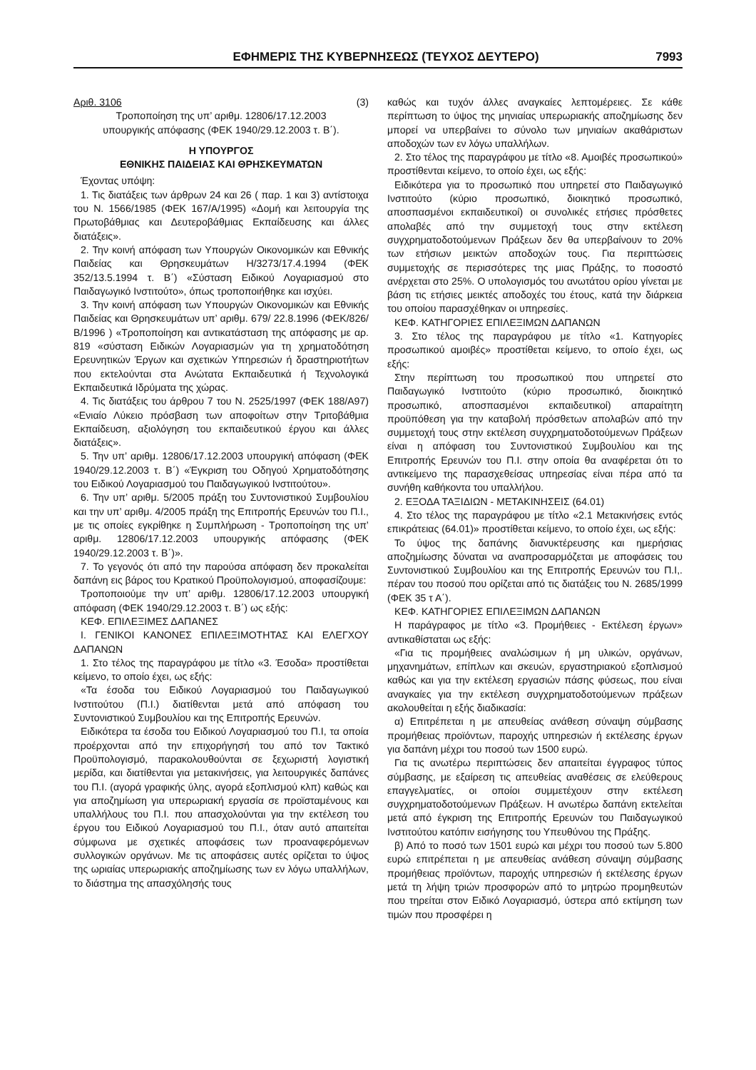ΕΦΗΜΕΡΙΣ ΤΗΣ ΚΥΒΕΡΝΗΣΕΩΣ (ΤΕΥΧΟΣ ΔΕΥΤΕΡΟ) 7993
Αριθ. 3106 (3)
Τροποποίηση της υπ’ αριθμ. 12806/17.12.2003
υπουργικής απόφασης (ΦΕΚ 1940/29.12.2003 τ. Β΄).
Η ΥΠΟΥΡΓΟΣ
ΕΘΝΙΚΗΣ ΠΑΙΔΕΙΑΣ ΚΑΙ ΘΡΗΣΚΕΥΜΑΤΩΝ
Έχοντας υπόψη:
1. Τις διατάξεις των άρθρων 24 και 26 ( παρ. 1 και 3) αντίστοιχα του Ν. 1566/1985 (ΦΕΚ 167/Α/1995) «Δομή και λειτουργία της Πρωτοβάθμιας και Δευτεροβάθμιας Εκπαίδευσης και άλλες διατάξεις».
2. Την κοινή απόφαση των Υπουργών Οικονομικών και Εθνικής Παιδείας και Θρησκευμάτων Η/3273/17.4.1994 (ΦΕΚ 352/13.5.1994 τ. Β΄) «Σύσταση Ειδικού Λογαριασμού στο Παιδαγωγικό Ινστιτούτο», όπως τροποποιήθηκε και ισχύει.
3. Την κοινή απόφαση των Υπουργών Οικονομικών και Εθνικής Παιδείας και Θρησκευμάτων υπ’ αριθμ. 679/ 22.8.1996 (ΦΕΚ/826/Β/1996 ) «Τροποποίηση και αντικατάσταση της απόφασης με αρ. 819 «σύσταση Ειδικών Λογαριασμών για τη χρηματοδότηση Ερευνητικών Έργων και σχετικών Υπηρεσιών ή δραστηριοτήτων που εκτελούνται στα Ανώτατα Εκπαιδευτικά ή Τεχνολογικά Εκπαιδευτικά Ιδρύματα της χώρας.
4. Τις διατάξεις του άρθρου 7 του Ν. 2525/1997 (ΦΕΚ 188/Α97) «Ενιαίο Λύκειο πρόσβαση των αποφοίτων στην Τριτοβάθμια Εκπαίδευση, αξιολόγηση του εκπαιδευτικού έργου και άλλες διατάξεις».
5. Την υπ’ αριθμ. 12806/17.12.2003 υπουργική απόφαση (ΦΕΚ 1940/29.12.2003 τ. Β΄) «Έγκριση του Οδηγού Χρηματοδότησης του Ειδικού Λογαριασμού του Παιδαγωγικού Ινστιτούτου».
6. Την υπ’ αριθμ. 5/2005 πράξη του Συντονιστικού Συμβουλίου και την υπ’ αριθμ. 4/2005 πράξη της Επιτροπής Ερευνών του Π.Ι., με τις οποίες εγκρίθηκε η Συμπλήρωση - Τροποποίηση της υπ’ αριθμ. 12806/17.12.2003 υπουργικής απόφασης (ΦΕΚ 1940/29.12.2003 τ. Β΄)».
7. Το γεγονός ότι από την παρούσα απόφαση δεν προκαλείται δαπάνη εις βάρος του Κρατικού Προϋπολογισμού, αποφασίζουμε:
Τροποποιούμε την υπ’ αριθμ. 12806/17.12.2003 υπουργική απόφαση (ΦΕΚ 1940/29.12.2003 τ. Β΄) ως εξής:
ΚΕΦ. ΕΠΙΛΕΞΙΜΕΣ ΔΑΠΑΝΕΣ
Ι. ΓΕΝΙΚΟΙ ΚΑΝΟΝΕΣ ΕΠΙΛΕΞΙΜΟΤΗΤΑΣ ΚΑΙ ΕΛΕΓΧΟΥ ΔΑΠΑΝΩΝ
1. Στο τέλος της παραγράφου με τίτλο «3. Έσοδα» προστίθεται κείμενο, το οποίο έχει, ως εξής:
«Τα έσοδα του Ειδικού Λογαριασμού του Παιδαγωγικού Ινστιτούτου (Π.Ι.) διατίθενται μετά από απόφαση του Συντονιστικού Συμβουλίου και της Επιτροπής Ερευνών.
Ειδικότερα τα έσοδα του Ειδικού Λογαριασμού του Π.Ι, τα οποία προέρχονται από την επιχορήγησή του από τον Τακτικό Προϋπολογισμό, παρακολουθούνται σε ξεχωριστή λογιστική μερίδα, και διατίθενται για μετακινήσεις, για λειτουργικές δαπάνες του Π.Ι. (αγορά γραφικής ύλης, αγορά εξοπλισμού κλπ) καθώς και για αποζημίωση για υπερωριακή εργασία σε προϊσταμένους και υπαλλήλους του Π.Ι. που απασχολούνται για την εκτέλεση του έργου του Ειδικού Λογαριασμού του Π.Ι., όταν αυτό απαιτείται σύμφωνα με σχετικές αποφάσεις των προαναφερόμενων συλλογικών οργάνων. Με τις αποφάσεις αυτές ορίζεται το ύψος της ωριαίας υπερωριακής αποζημίωσης των εν λόγω υπαλλήλων, το διάστημα της απασχόλησής τους
καθώς και τυχόν άλλες αναγκαίες λεπτομέρειες. Σε κάθε περίπτωση το ύψος της μηνιαίας υπερωριακής αποζημίωσης δεν μπορεί να υπερβαίνει το σύνολο των μηνιαίων ακαθάριστων αποδοχών των εν λόγω υπαλλήλων.
2. Στο τέλος της παραγράφου με τίτλο «8. Αμοιβές προσωπικού» προστίθενται κείμενο, το οποίο έχει, ως εξής:
Ειδικότερα για το προσωπικό που υπηρετεί στο Παιδαγωγικό Ινστιτούτο (κύριο προσωπικό, διοικητικό προσωπικό, αποσπασμένοι εκπαιδευτικοί) οι συνολικές ετήσιες πρόσθετες απολαβές από την συμμετοχή τους στην εκτέλεση συγχρηματοδοτούμενων Πράξεων δεν θα υπερβαίνουν το 20% των ετήσιων μεικτών αποδοχών τους. Για περιπτώσεις συμμετοχής σε περισσότερες της μιας Πράξης, το ποσοστό ανέρχεται στο 25%. Ο υπολογισμός του ανωτάτου ορίου γίνεται με βάση τις ετήσιες μεικτές αποδοχές του έτους, κατά την διάρκεια του οποίου παρασχέθηκαν οι υπηρεσίες.
ΚΕΦ. ΚΑΤΗΓΟΡΙΕΣ ΕΠΙΛΕΞΙΜΩΝ ΔΑΠΑΝΩΝ
3. Στο τέλος της παραγράφου με τίτλο «1. Κατηγορίες προσωπικού αμοιβές» προστίθεται κείμενο, το οποίο έχει, ως εξής:
Στην περίπτωση του προσωπικού που υπηρετεί στο Παιδαγωγικό Ινστιτούτο (κύριο προσωπικό, διοικητικό προσωπικό, αποσπασμένοι εκπαιδευτικοί) απαραίτητη προϋπόθεση για την καταβολή πρόσθετων απολαβών από την συμμετοχή τους στην εκτέλεση συγχρηματοδοτούμενων Πράξεων είναι η απόφαση του Συντονιστικού Συμβουλίου και της Επιτροπής Ερευνών του Π.Ι. στην οποία θα αναφέρεται ότι το αντικείμενο της παρασχεθείσας υπηρεσίας είναι πέρα από τα συνήθη καθήκοντα του υπαλλήλου.
2. ΕΞΟΔΑ ΤΑΞΙΔΙΩΝ - ΜΕΤΑΚΙΝΗΣΕΙΣ (64.01)
4. Στο τέλος της παραγράφου με τίτλο «2.1 Μετακινήσεις εντός επικράτειας (64.01)» προστίθεται κείμενο, το οποίο έχει, ως εξής:
Το ύψος της δαπάνης διανυκτέρευσης και ημερήσιας αποζημίωσης δύναται να αναπροσαρμόζεται με αποφάσεις του Συντονιστικού Συμβουλίου και της Επιτροπής Ερευνών του Π.Ι,. πέραν του ποσού που ορίζεται από τις διατάξεις του Ν. 2685/1999 (ΦΕΚ 35 τ Α΄).
ΚΕΦ. ΚΑΤΗΓΟΡΙΕΣ ΕΠΙΛΕΞΙΜΩΝ ΔΑΠΑΝΩΝ
Η παράγραφος με τίτλο «3. Προμήθειες - Εκτέλεση έργων» αντικαθίσταται ως εξής:
«Για τις προμήθειες αναλώσιμων ή μη υλικών, οργάνων, μηχανημάτων, επίπλων και σκευών, εργαστηριακού εξοπλισμού καθώς και για την εκτέλεση εργασιών πάσης φύσεως, που είναι αναγκαίες για την εκτέλεση συγχρηματοδοτούμενων πράξεων ακολουθείται η εξής διαδικασία:
α) Επιτρέπεται η με απευθείας ανάθεση σύναψη σύμβασης προμήθειας προϊόντων, παροχής υπηρεσιών ή εκτέλεσης έργων για δαπάνη μέχρι του ποσού των 1500 ευρώ.
Για τις ανωτέρω περιπτώσεις δεν απαιτείται έγγραφος τύπος σύμβασης, με εξαίρεση τις απευθείας αναθέσεις σε ελεύθερους επαγγελματίες, οι οποίοι συμμετέχουν στην εκτέλεση συγχρηματοδοτούμενων Πράξεων. Η ανωτέρω δαπάνη εκτελείται μετά από έγκριση της Επιτροπής Ερευνών του Παιδαγωγικού Ινστιτούτου κατόπιν εισήγησης του Υπευθύνου της Πράξης.
β) Από το ποσό των 1501 ευρώ και μέχρι του ποσού των 5.800 ευρώ επιτρέπεται η με απευθείας ανάθεση σύναψη σύμβασης προμήθειας προϊόντων, παροχής υπηρεσιών ή εκτέλεσης έργων μετά τη λήψη τριών προσφορών από το μητρώο προμηθευτών που τηρείται στον Ειδικό Λογαριασμό, ύστερα από εκτίμηση των τιμών που προσφέρει η